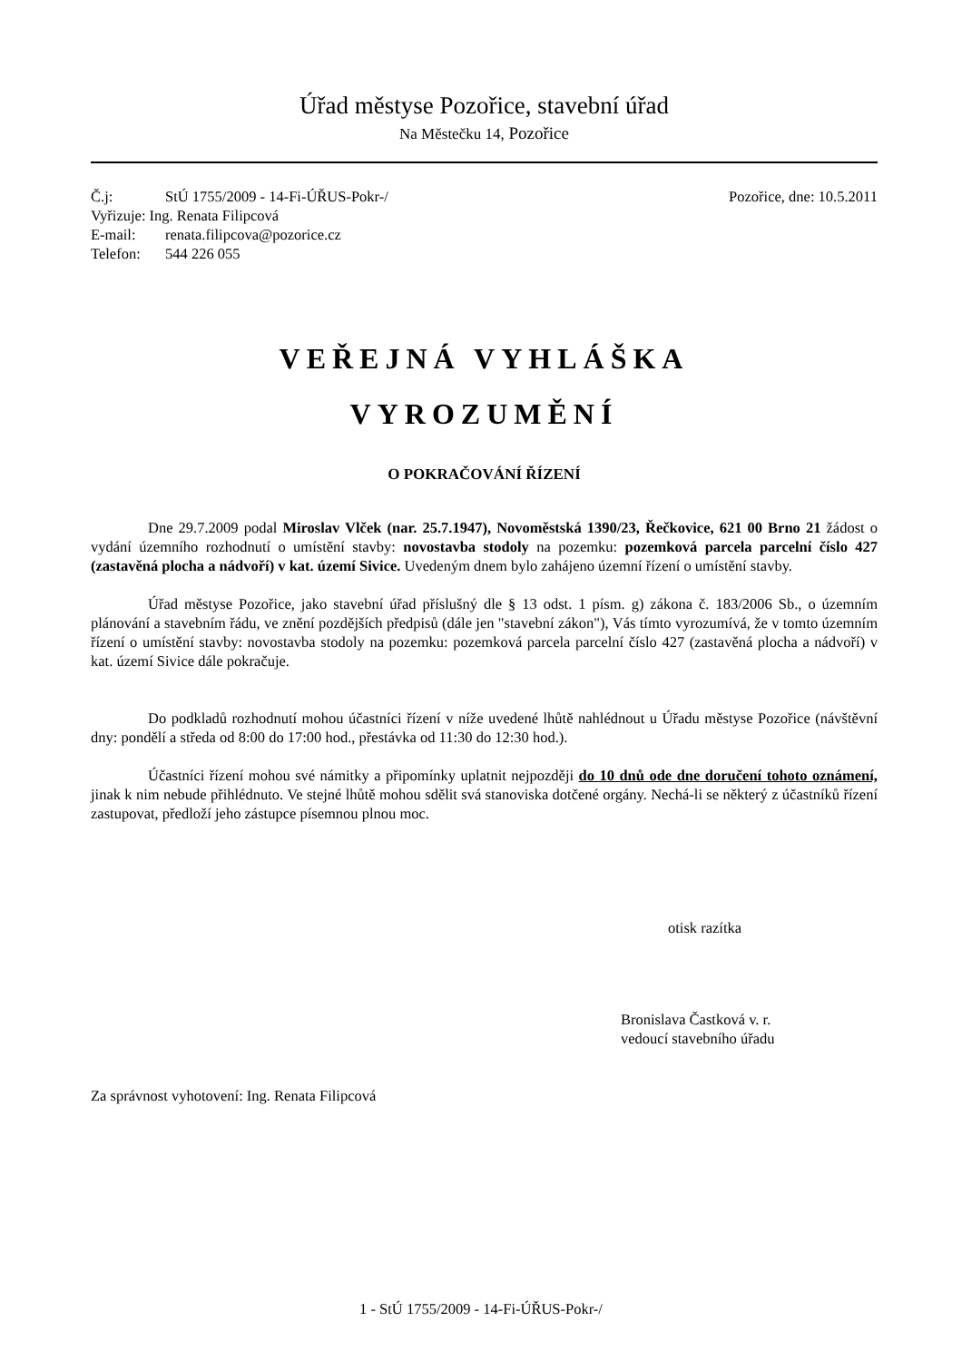Úřad městyse Pozořice, stavební úřad
Na Městečku 14, Pozořice
Č.j: StÚ 1755/2009 - 14-Fi-ÚŘUS-Pokr-/
Pozořice, dne: 10.5.2011
Vyřizuje: Ing. Renata Filipcová
E-mail: renata.filipcova@pozorice.cz
Telefon: 544 226 055
VEŘEJNÁ VYHLÁŠKA
VYROZUMĚNÍ
O POKRAČOVÁNÍ ŘÍZENÍ
Dne 29.7.2009 podal Miroslav Vlček (nar. 25.7.1947), Novoměstská 1390/23, Řečkovice, 621 00 Brno 21 žádost o vydání územního rozhodnutí o umístění stavby: novostavba stodoly na pozemku: pozemková parcela parcelní číslo 427 (zastavěná plocha a nádvoří) v kat. území Sivice. Uvedeným dnem bylo zahájeno územní řízení o umístění stavby.
Úřad městyse Pozořice, jako stavební úřad příslušný dle § 13 odst. 1 písm. g) zákona č. 183/2006 Sb., o územním plánování a stavebním řádu, ve znění pozdějších předpisů (dále jen "stavební zákon"), Vás tímto vyrozumívá, že v tomto územním řízení o umístění stavby: novostavba stodoly na pozemku: pozemková parcela parcelní číslo 427 (zastavěná plocha a nádvoří) v kat. území Sivice dále pokračuje.
Do podkladů rozhodnutí mohou účastníci řízení v níže uvedené lhůtě nahlédnout u Úřadu městyse Pozořice (návštěvní dny: pondělí a středa od 8:00 do 17:00 hod., přestávka od 11:30 do 12:30 hod.).
Účastníci řízení mohou své námitky a připomínky uplatnit nejpozději do 10 dnů ode dne doručení tohoto oznámení, jinak k nim nebude přihlédnuto. Ve stejné lhůtě mohou sdělit svá stanoviska dotčené orgány. Nechá-li se některý z účastníků řízení zastupovat, předloží jeho zástupce písemnou plnou moc.
otisk razítka
Bronislava Častková v. r.
vedoucí stavebního úřadu
Za správnost vyhotovení: Ing. Renata Filipcová
1 - StÚ 1755/2009 - 14-Fi-ÚŘUS-Pokr-/